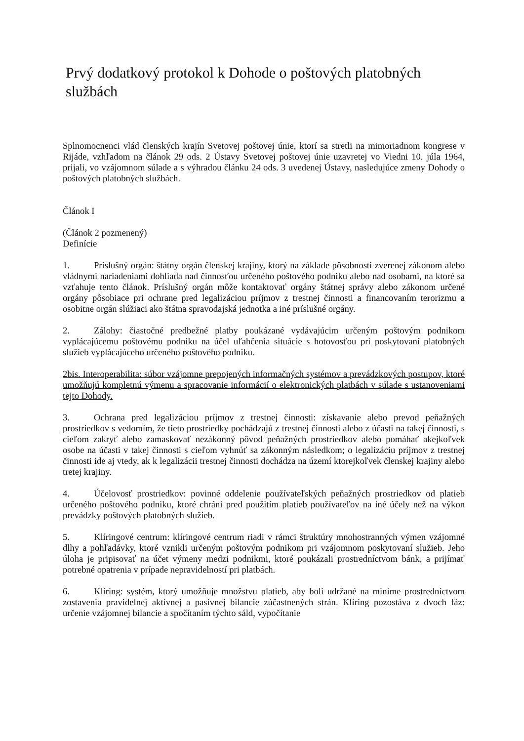Prvý dodatkový protokol k Dohode o poštových platobných službách
Splnomocnenci vlád členských krajín Svetovej poštovej únie, ktorí sa stretli na mimoriadnom kongrese v Rijáde, vzhľadom na článok 29 ods. 2 Ústavy Svetovej poštovej únie uzavretej vo Viedni 10. júla 1964, prijali, vo vzájomnom súlade a s výhradou článku 24 ods. 3 uvedenej Ústavy, nasledujúce zmeny Dohody o poštových platobných službách.
Článok I
(Článok 2 pozmenený)
Definície
1. Príslušný orgán: štátny orgán členskej krajiny, ktorý na základe pôsobnosti zverenej zákonom alebo vládnymi nariadeniami dohliada nad činnosťou určeného poštového podniku alebo nad osobami, na ktoré sa vzťahuje tento článok. Príslušný orgán môže kontaktovať orgány štátnej správy alebo zákonom určené orgány pôsobiace pri ochrane pred legalizáciou príjmov z trestnej činnosti a financovaním terorizmu a osobitne orgán slúžiaci ako štátna spravodajská jednotka a iné príslušné orgány.
2. Zálohy: čiastočné predbežné platby poukázané vydávajúcim určeným poštovým podnikom vyplácajúcemu poštovému podniku na účel uľahčenia situácie s hotovosťou pri poskytovaní platobných služieb vyplácajúceho určeného poštového podniku.
2bis. Interoperabilita: súbor vzájomne prepojených informačných systémov a prevádzkových postupov, ktoré umožňujú kompletnú výmenu a spracovanie informácií o elektronických platbách v súlade s ustanoveniami tejto Dohody.
3. Ochrana pred legalizáciou príjmov z trestnej činnosti: získavanie alebo prevod peňažných prostriedkov s vedomím, že tieto prostriedky pochádzajú z trestnej činnosti alebo z účasti na takej činnosti, s cieľom zakryť alebo zamaskovať nezákonný pôvod peňažných prostriedkov alebo pomáhať akejkoľvek osobe na účasti v takej činnosti s cieľom vyhnúť sa zákonným následkom; o legalizáciu príjmov z trestnej činnosti ide aj vtedy, ak k legalizácii trestnej činnosti dochádza na území ktorejkoľvek členskej krajiny alebo tretej krajiny.
4. Účelovosť prostriedkov: povinné oddelenie používateľských peňažných prostriedkov od platieb určeného poštového podniku, ktoré chráni pred použitím platieb používateľov na iné účely než na výkon prevádzky poštových platobných služieb.
5. Klíringové centrum: klíringové centrum riadi v rámci štruktúry mnohostranných výmen vzájomné dlhy a pohľadávky, ktoré vznikli určeným poštovým podnikom pri vzájomnom poskytovaní služieb. Jeho úloha je pripisovať na účet výmeny medzi podnikmi, ktoré poukázali prostredníctvom bánk, a prijímať potrebné opatrenia v prípade nepravidelností pri platbách.
6. Klíring: systém, ktorý umožňuje množstvu platieb, aby boli udržané na minime prostredníctvom zostavenia pravidelnej aktívnej a pasívnej bilancie zúčastnených strán. Klíring pozostáva z dvoch fáz: určenie vzájomnej bilancie a spočítaním týchto sáld, vypočítanie